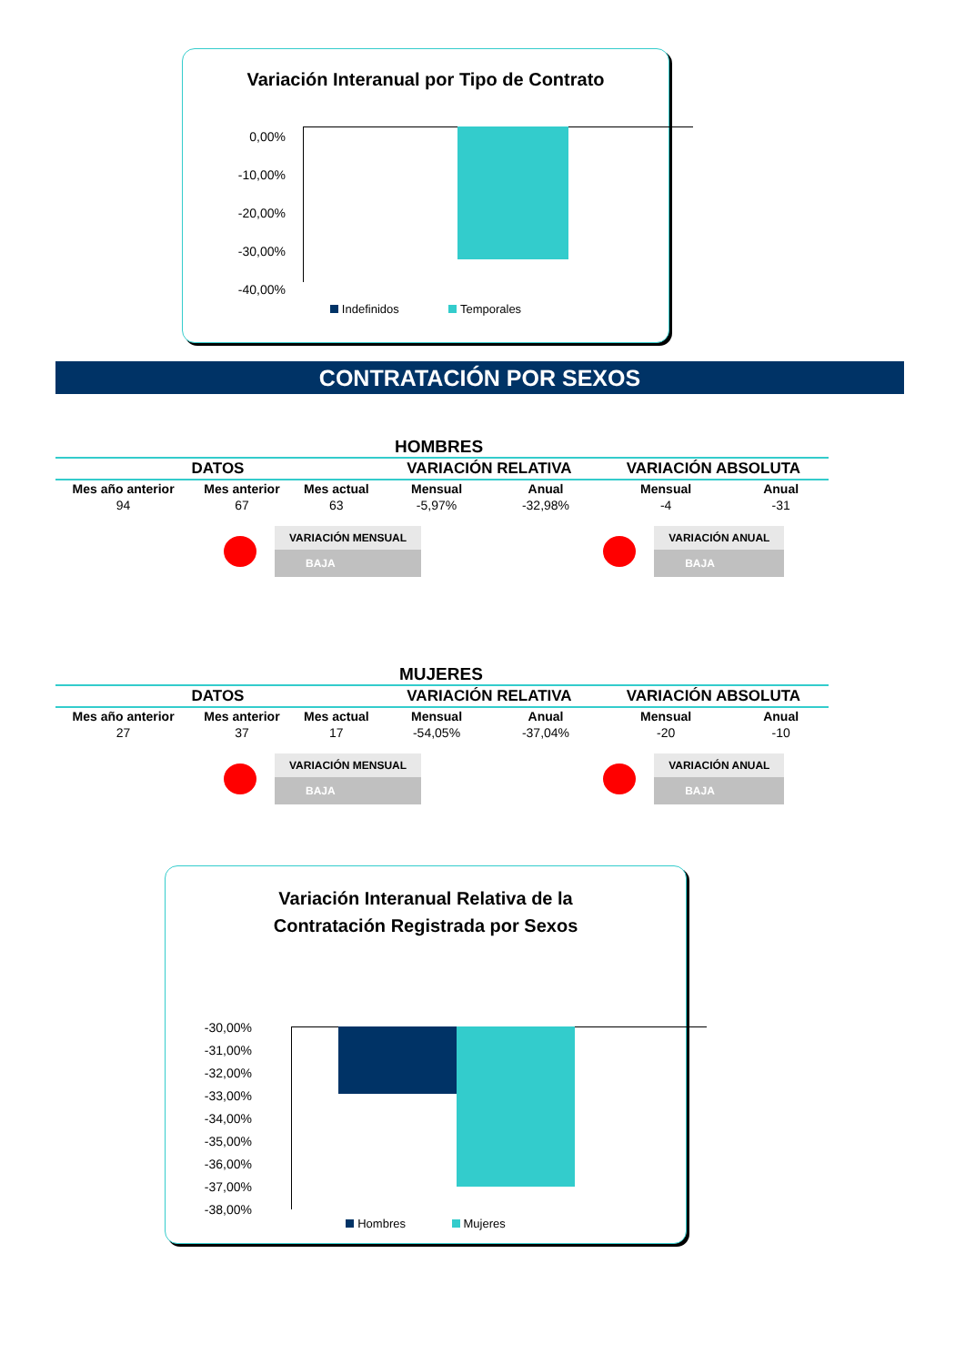Variación Interanual por Tipo de Contrato
0,00%
-10,00%
-20,00%
-30,00%
-40,00%
Indefinidos Temporales
CONTRATACIÓN POR SEXOS
HOMBRES
| DATOS | | | VARIACIÓN RELATIVA | | VARIACIÓN ABSOLUTA | |
| Mes año anterior | Mes anterior | Mes actual | Mensual | Anual | Mensual | Anual |
| 94 | 67 | 63 | -5,97% | -32,98% | -4 | -31 |
VARIACIÓN MENSUAL
BAJA
VARIACIÓN ANUAL
BAJA
MUJERES
| DATOS | | | VARIACIÓN RELATIVA | | VARIACIÓN ABSOLUTA | |
| Mes año anterior | Mes anterior | Mes actual | Mensual | Anual | Mensual | Anual |
| 27 | 37 | 17 | -54,05% | -37,04% | -20 | -10 |
VARIACIÓN MENSUAL
BAJA
VARIACIÓN ANUAL
BAJA
Variación Interanual Relativa de la
Contratación Registrada por Sexos
-30,00%
-31,00%
-32,00%
-33,00%
-34,00%
-35,00%
-36,00%
-37,00%
-38,00%
Hombres Mujeres